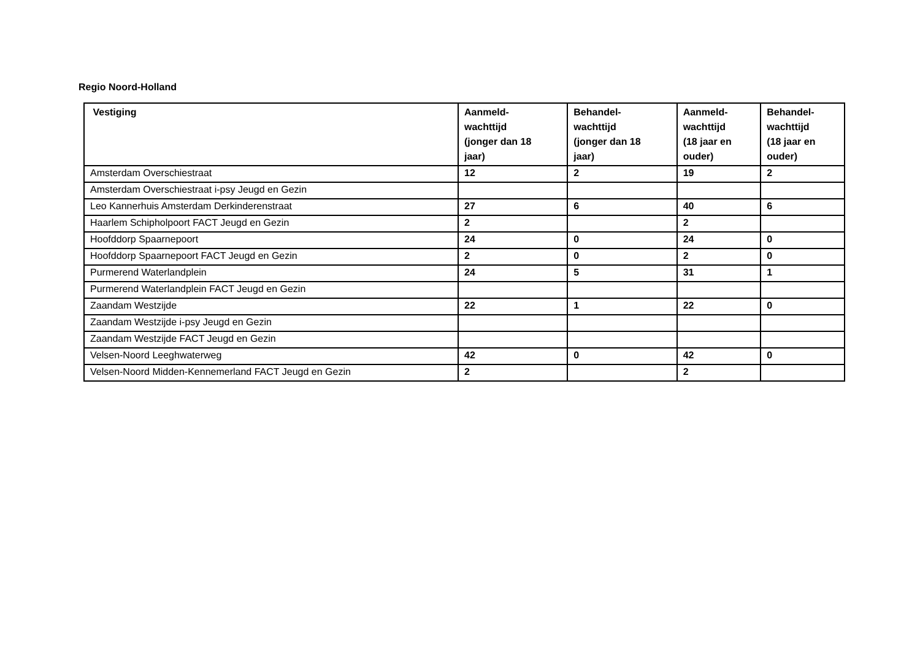Regio Noord-Holland
| Vestiging | Aanmeld- wachttijd (jonger dan 18 jaar) | Behandel- wachttijd (jonger dan 18 jaar) | Aanmeld- wachttijd (18 jaar en ouder) | Behandel- wachttijd (18 jaar en ouder) |
| --- | --- | --- | --- | --- |
| Amsterdam Overschiestraat | 12 | 2 | 19 | 2 |
| Amsterdam Overschiestraat i-psy Jeugd en Gezin | | | | |
| Leo Kannerhuis Amsterdam Derkinderenstraat | 27 | 6 | 40 | 6 |
| Haarlem Schipholpoort FACT Jeugd en Gezin | 2 | | 2 | |
| Hoofddorp Spaarnepoort | 24 | 0 | 24 | 0 |
| Hoofddorp Spaarnepoort FACT Jeugd en Gezin | 2 | 0 | 2 | 0 |
| Purmerend Waterlandplein | 24 | 5 | 31 | 1 |
| Purmerend Waterlandplein FACT Jeugd en Gezin | | | | |
| Zaandam Westzijde | 22 | 1 | 22 | 0 |
| Zaandam Westzijde i-psy Jeugd en Gezin | | | | |
| Zaandam Westzijde FACT Jeugd en Gezin | | | | |
| Velsen-Noord Leeghwaterweg | 42 | 0 | 42 | 0 |
| Velsen-Noord Midden-Kennemerland FACT Jeugd en Gezin | 2 | | 2 | |